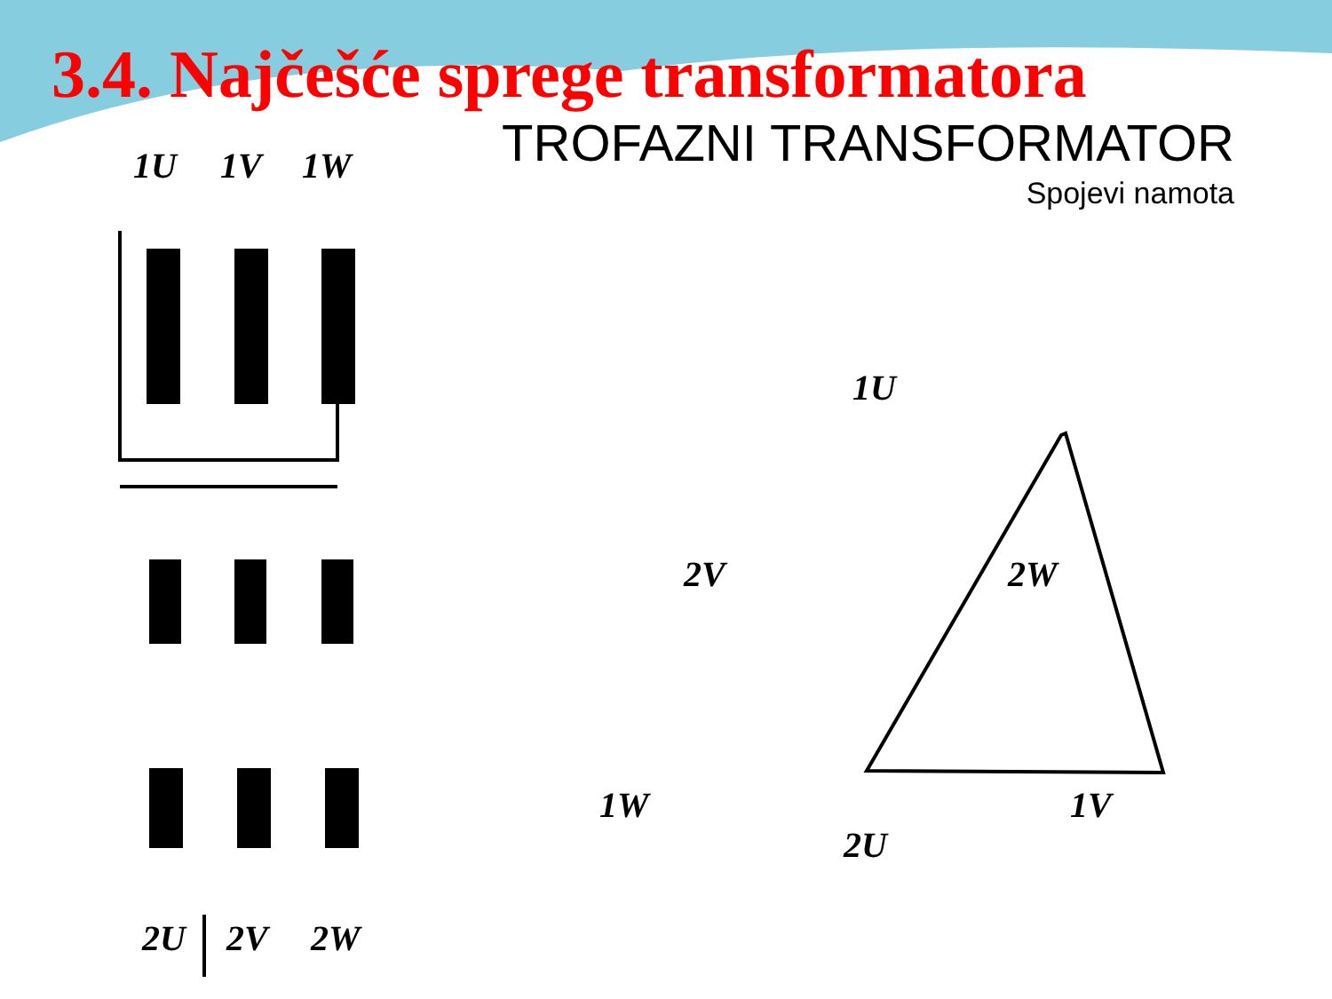3.4. Najčešće sprege transformatora
TROFAZNI TRANSFORMATOR
Spojevi namota
1U
1V
1W
2U
2V
2W
1U
2V
2W
1W
1V
2U